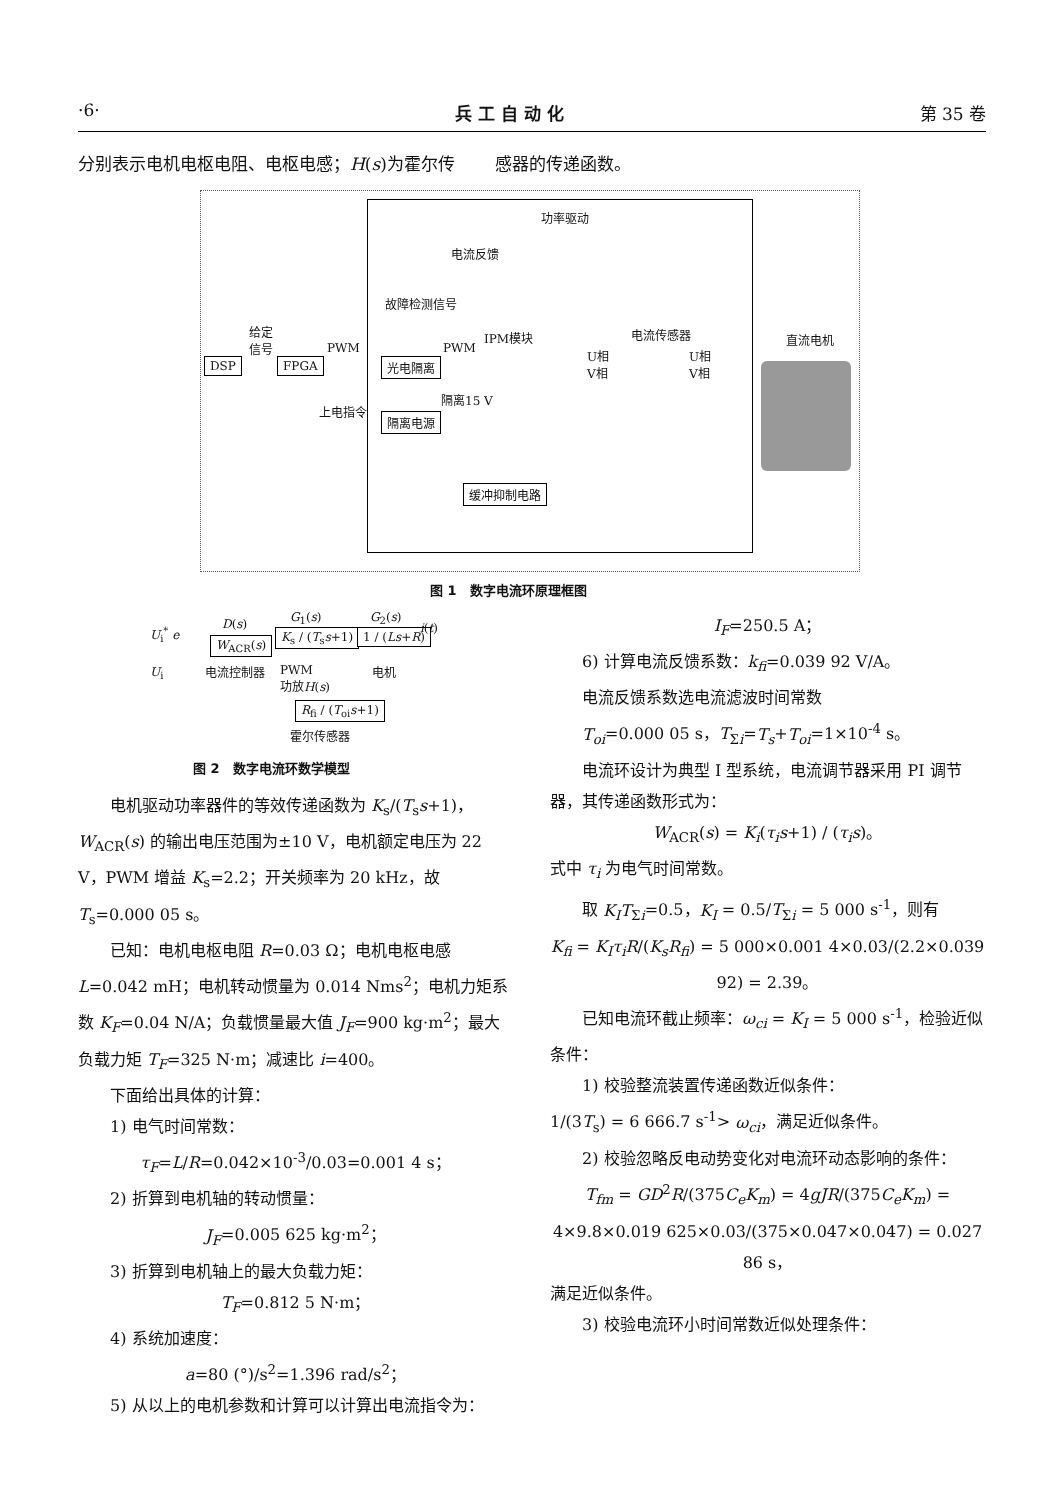·6· 兵 工 自 动 化 第 35 卷
分别表示电机电枢电阻、电枢电感；H(s)为霍尔传 感器的传递函数。
功率驱动
电流反馈
故障检测信号
给定
信号
DSP FPGA
PWM
光电隔离
PWM
IPM模块
隔离15 V
上电指令
隔离电源
缓冲抑制电路
电流传感器
U相
V相
U相
V相
直流电机
图 1　数字电流环原理框图
U<sub>i</sub><sup>*</sup> e
D(s)
W<sub>ACR</sub>(s)
电流控制器
G<sub>1</sub>(s)
K<sub>s</sub> / (T<sub>s</sub>s+1)
PWM
功放H(s)
G<sub>2</sub>(s)
1 / (Ls+R)
电机
i(t)
U<sub>i</sub>
R<sub>fi</sub> / (T<sub>oi</sub>s+1)
霍尔传感器
图 2　数字电流环数学模型
电机驱动功率器件的等效传递函数为 K<sub>s</sub>/(T<sub>s</sub>s+1)，
W<sub>ACR</sub>(s) 的输出电压范围为±10 V，电机额定电压为 22 V，PWM 增益 K<sub>s</sub>=2.2；开关频率为 20 kHz，故 T<sub>s</sub>=0.000 05 s。
已知：电机电枢电阻 R=0.03 Ω；电机电枢电感 L=0.042 mH；电机转动惯量为 0.014 Nms<sup>2</sup>；电机力矩系数 K<sub>F</sub>=0.04 N/A；负载惯量最大值 J<sub>F</sub>=900 kg·m<sup>2</sup>；最大负载力矩 T<sub>F</sub>=325 N·m；减速比 i=400。
下面给出具体的计算：
1) 电气时间常数：
τ<sub>F</sub>=L/R=0.042×10<sup>-3</sup>/0.03=0.001 4 s；
2) 折算到电机轴的转动惯量：
J<sub>F</sub>=0.005 625 kg·m<sup>2</sup>；
3) 折算到电机轴上的最大负载力矩：
T<sub>F</sub>=0.812 5 N·m；
4) 系统加速度：
a=80 (°)/s<sup>2</sup>=1.396 rad/s<sup>2</sup>；
5) 从以上的电机参数和计算可以计算出电流指令为：
I<sub>F</sub>=250.5 A；
6) 计算电流反馈系数：k<sub>fi</sub>=0.039 92 V/A。
电流反馈系数选电流滤波时间常数
T<sub>oi</sub>=0.000 05 s，T<sub>Σi</sub>=T<sub>s</sub>+T<sub>oi</sub>=1×10<sup>-4</sup> s。
电流环设计为典型 I 型系统，电流调节器采用 PI 调节器，其传递函数形式为：
W<sub>ACR</sub>(s) = K<sub>i</sub>(τ<sub>i</sub>s+1) / (τ<sub>i</sub>s)。
式中 τ<sub>i</sub> 为电气时间常数。
取 K<sub>I</sub>T<sub>Σi</sub>=0.5，K<sub>I</sub> = 0.5/T<sub>Σi</sub> = 5 000 s<sup>-1</sup>，则有
K<sub>fi</sub> = K<sub>I</sub>τ<sub>i</sub>R/(K<sub>s</sub>R<sub>fi</sub>) = 5 000×0.001 4×0.03/(2.2×0.039 92) = 2.39。
已知电流环截止频率：ω<sub>ci</sub> = K<sub>I</sub> = 5 000 s<sup>-1</sup>，检验近似条件：
1) 校验整流装置传递函数近似条件：
1/(3T<sub>s</sub>) = 6 666.7 s<sup>-1</sup>> ω<sub>ci</sub>，满足近似条件。
2) 校验忽略反电动势变化对电流环动态影响的条件：
T<sub>fm</sub> = GD<sup>2</sup>R/(375C<sub>e</sub>K<sub>m</sub>) = 4gJR/(375C<sub>e</sub>K<sub>m</sub>) =
4×9.8×0.019 625×0.03/(375×0.047×0.047) = 0.027 86 s，
满足近似条件。
3) 校验电流环小时间常数近似处理条件：